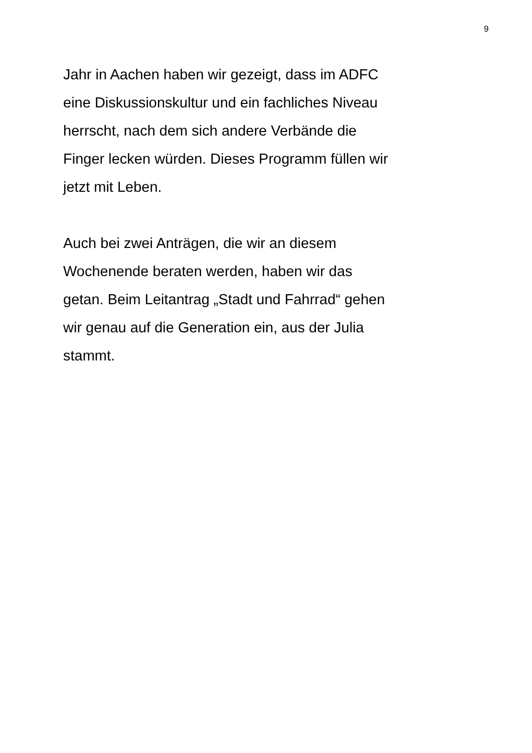9
Jahr in Aachen haben wir gezeigt, dass im ADFC
eine Diskussionskultur und ein fachliches Niveau
herrscht, nach dem sich andere Verbände die
Finger lecken würden. Dieses Programm füllen wir
jetzt mit Leben.
Auch bei zwei Anträgen, die wir an diesem
Wochenende beraten werden, haben wir das
getan. Beim Leitantrag „Stadt und Fahrrad“ gehen
wir genau auf die Generation ein, aus der Julia
stammt.